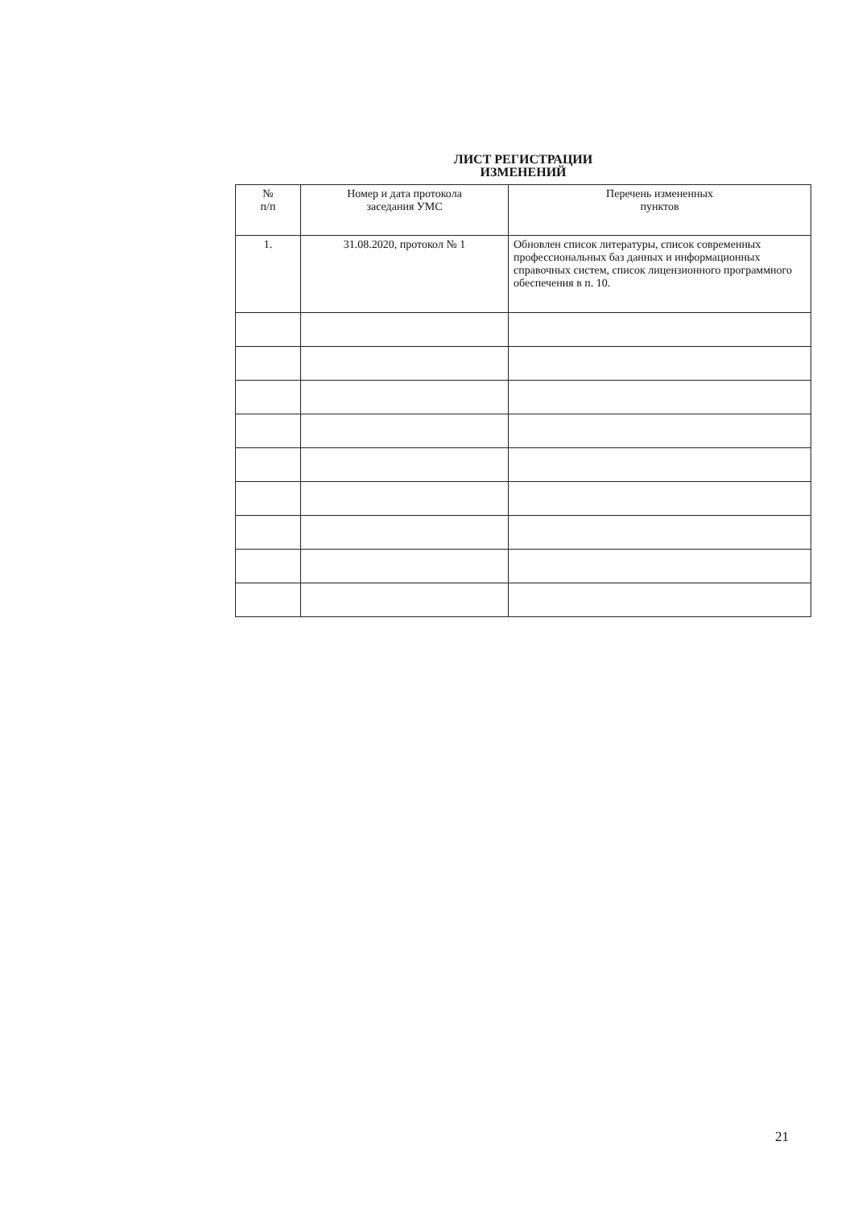ЛИСТ РЕГИСТРАЦИИ
ИЗМЕНЕНИЙ
| № п/п | Номер и дата протокола заседания УМС | Перечень измененных пунктов |
| --- | --- | --- |
| 1. | 31.08.2020, протокол № 1 | Обновлен список литературы, список современных профессиональных баз данных и информационных справочных систем, список лицензионного программного обеспечения в п. 10. |
21